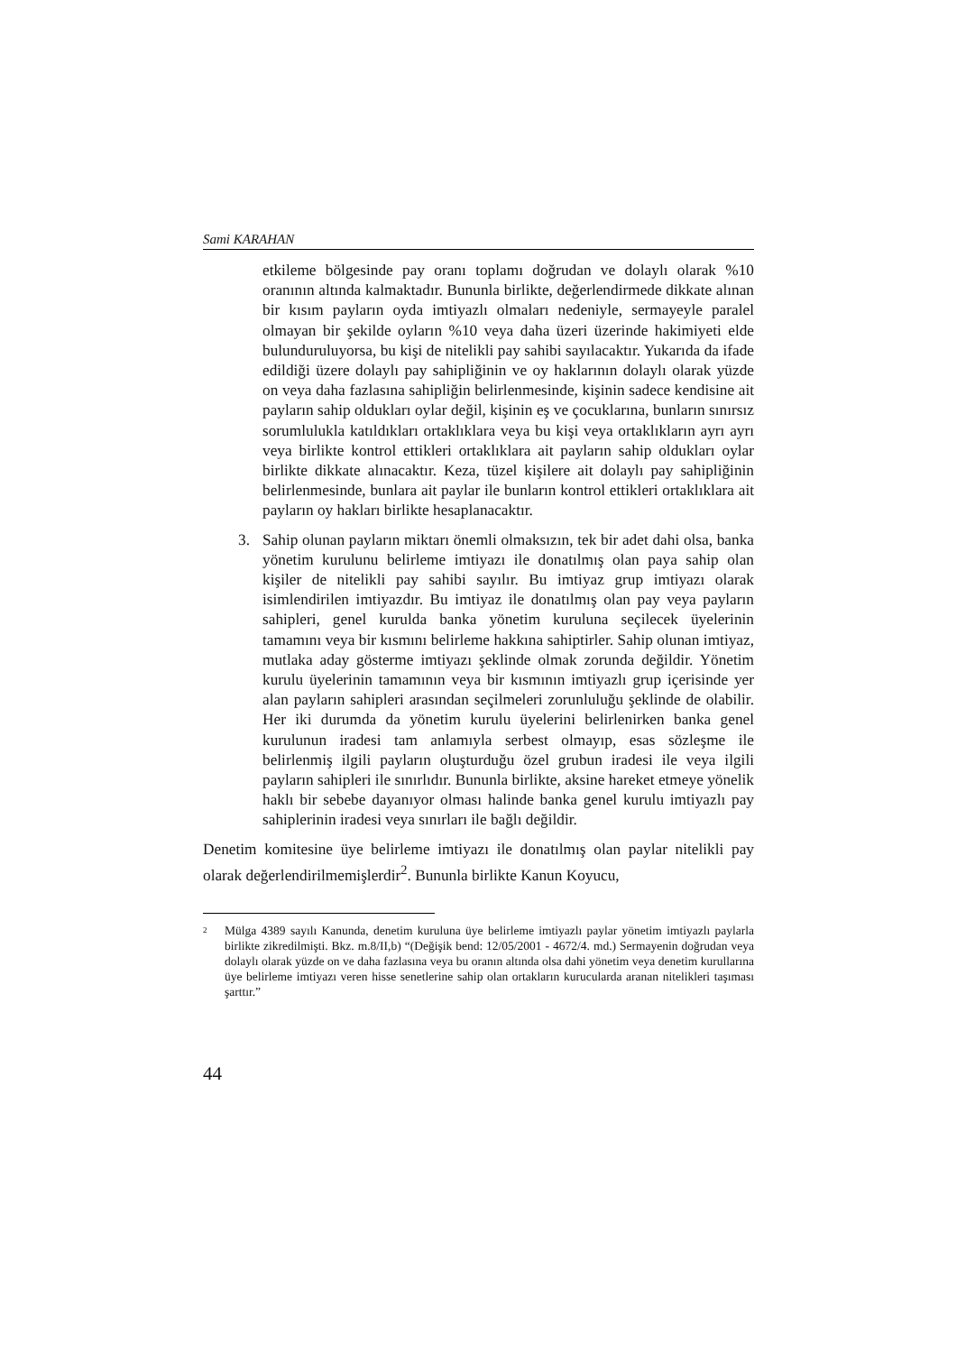Sami KARAHAN
etkileme bölgesinde pay oranı toplamı doğrudan ve dolaylı olarak %10 oranının altında kalmaktadır. Bununla birlikte, değerlendirmede dikkate alınan bir kısım payların oyda imtiyazlı olmaları nedeniyle, sermayeyle paralel olmayan bir şekilde oyların %10 veya daha üzeri üzerinde hakimiyeti elde bulunduruluyorsa, bu kişi de nitelikli pay sahibi sayılacaktır. Yukarıda da ifade edildiği üzere dolaylı pay sahipliğinin ve oy haklarının dolaylı olarak yüzde on veya daha fazlasına sahipliğin belirlenmesinde, kişinin sadece kendisine ait payların sahip oldukları oylar değil, kişinin eş ve çocuklarına, bunların sınırsız sorumlulukla katıldıkları ortaklıklara veya bu kişi veya ortaklıkların ayrı ayrı veya birlikte kontrol ettikleri ortaklıklara ait payların sahip oldukları oylar birlikte dikkate alınacaktır. Keza, tüzel kişilere ait dolaylı pay sahipliğinin belirlenmesinde, bunlara ait paylar ile bunların kontrol ettikleri ortaklıklara ait payların oy hakları birlikte hesaplanacaktır.
3. Sahip olunan payların miktarı önemli olmaksızın, tek bir adet dahi olsa, banka yönetim kurulunu belirleme imtiyazı ile donatılmış olan paya sahip olan kişiler de nitelikli pay sahibi sayılır. Bu imtiyaz grup imtiyazı olarak isimlendirilen imtiyazdır. Bu imtiyaz ile donatılmış olan pay veya payların sahipleri, genel kurulda banka yönetim kuruluna seçilecek üyelerinin tamamını veya bir kısmını belirleme hakkına sahiptirler. Sahip olunan imtiyaz, mutlaka aday gösterme imtiyazı şeklinde olmak zorunda değildir. Yönetim kurulu üyelerinin tamamının veya bir kısmının imtiyazlı grup içerisinde yer alan payların sahipleri arasından seçilmeleri zorunluluğu şeklinde de olabilir. Her iki durumda da yönetim kurulu üyelerini belirlenirken banka genel kurulunun iradesi tam anlamıyla serbest olmayıp, esas sözleşme ile belirlenmiş ilgili payların oluşturduğu özel grubun iradesi ile veya ilgili payların sahipleri ile sınırlıdır. Bununla birlikte, aksine hareket etmeye yönelik haklı bir sebebe dayanıyor olması halinde banka genel kurulu imtiyazlı pay sahiplerinin iradesi veya sınırları ile bağlı değildir.
Denetim komitesine üye belirleme imtiyazı ile donatılmış olan paylar nitelikli pay olarak değerlendirilmemişlerdir<sup>2</sup>. Bununla birlikte Kanun Koyucu,
<sup>2</sup>
Mülga 4389 sayılı Kanunda, denetim kuruluna üye belirleme imtiyazlı paylar yönetim imtiyazlı paylarla birlikte zikredilmişti. Bkz. m.8/II,b) “(Değişik bend: 12/05/2001 - 4672/4. md.) Sermayenin doğrudan veya dolaylı olarak yüzde on ve daha fazlasına veya bu oranın altında olsa dahi yönetim veya denetim kurullarına üye belirleme imtiyazı veren hisse senetlerine sahip olan ortakların kurucularda aranan nitelikleri taşıması şarttır.”
44